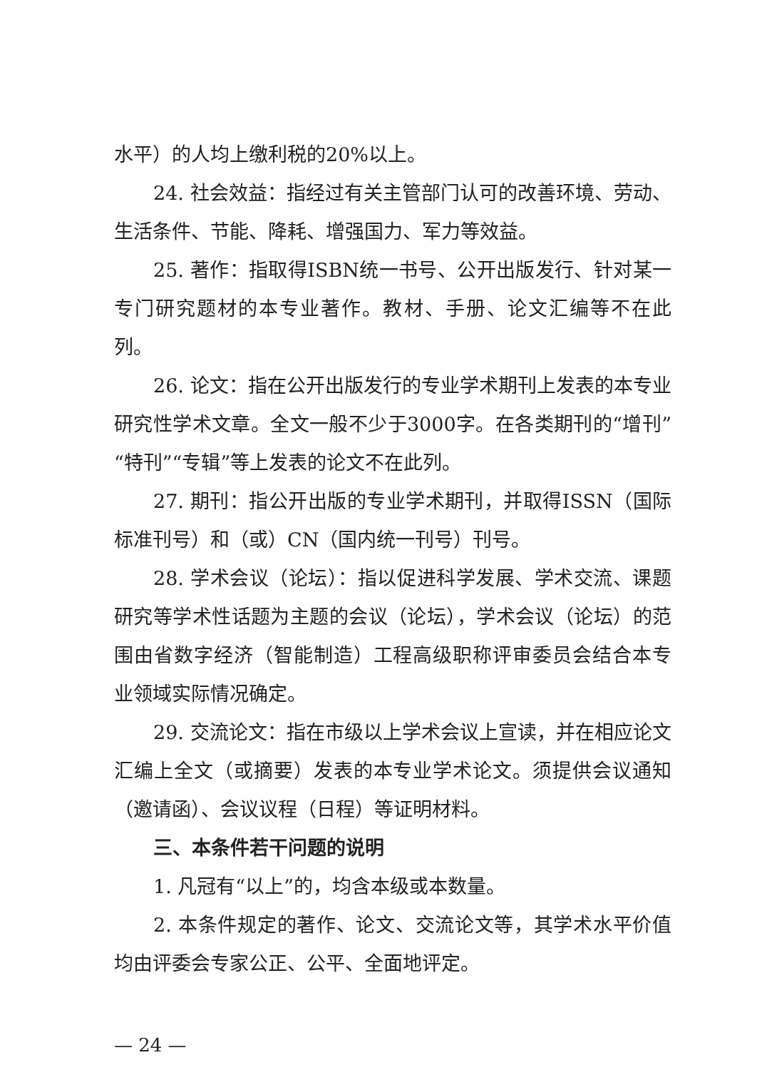水平）的人均上缴利税的20%以上。
24. 社会效益：指经过有关主管部门认可的改善环境、劳动、生活条件、节能、降耗、增强国力、军力等效益。
25. 著作：指取得ISBN统一书号、公开出版发行、针对某一专门研究题材的本专业著作。教材、手册、论文汇编等不在此列。
26. 论文：指在公开出版发行的专业学术期刊上发表的本专业研究性学术文章。全文一般不少于3000字。在各类期刊的“增刊”“特刊”“专辑”等上发表的论文不在此列。
27. 期刊：指公开出版的专业学术期刊，并取得ISSN（国际标准刊号）和（或）CN（国内统一刊号）刊号。
28. 学术会议（论坛）：指以促进科学发展、学术交流、课题研究等学术性话题为主题的会议（论坛），学术会议（论坛）的范围由省数字经济（智能制造）工程高级职称评审委员会结合本专业领域实际情况确定。
29. 交流论文：指在市级以上学术会议上宣读，并在相应论文汇编上全文（或摘要）发表的本专业学术论文。须提供会议通知（邀请函）、会议议程（日程）等证明材料。
三、本条件若干问题的说明
1. 凡冠有“以上”的，均含本级或本数量。
2. 本条件规定的著作、论文、交流论文等，其学术水平价值均由评委会专家公正、公平、全面地评定。
— 24 —